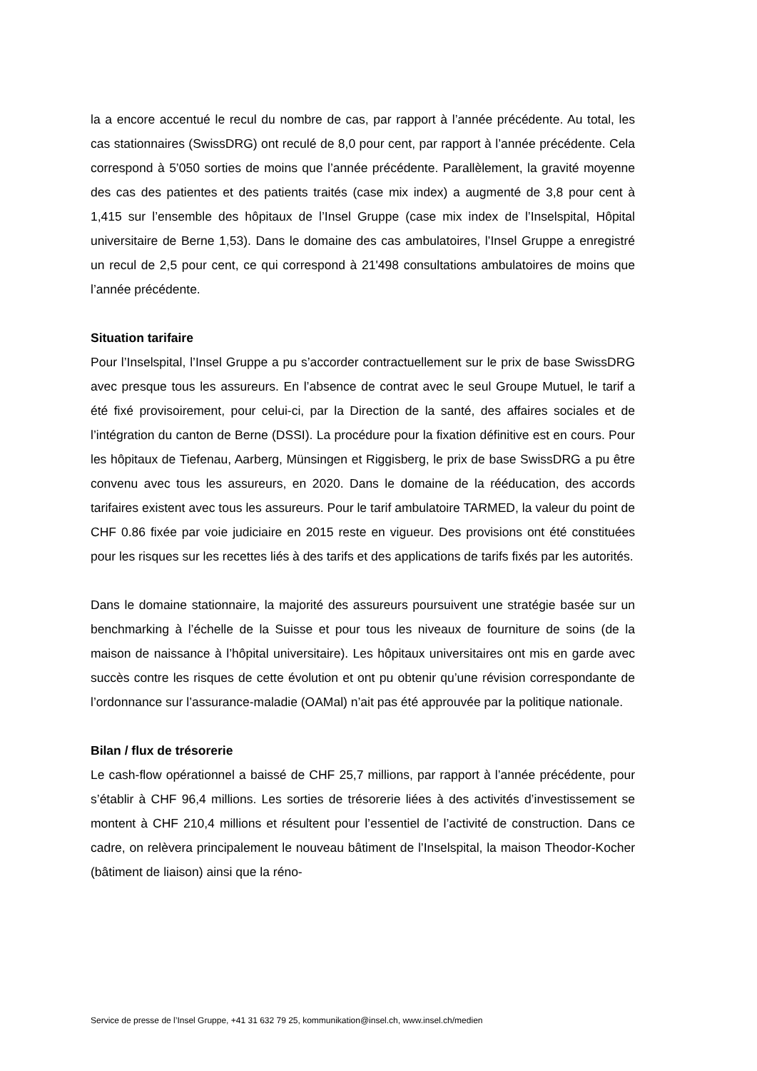la a encore accentué le recul du nombre de cas, par rapport à l’année précédente. Au total, les cas stationnaires (SwissDRG) ont reculé de 8,0 pour cent, par rapport à l’année précédente. Cela correspond à 5’050 sorties de moins que l’année précédente. Parallèlement, la gravité moyenne des cas des patientes et des patients traités (case mix index) a augmenté de 3,8 pour cent à 1,415 sur l’ensemble des hôpitaux de l’Insel Gruppe (case mix index de l’Inselspital, Hôpital universitaire de Berne 1,53). Dans le domaine des cas ambulatoires, l’Insel Gruppe a enregistré un recul de 2,5 pour cent, ce qui correspond à 21'498 consultations ambulatoires de moins que l’année précé­dente.
Situation tarifaire
Pour l’Inselspital, l’Insel Gruppe a pu s’accorder contractuellement sur le prix de base SwissDRG avec presque tous les assureurs. En l’absence de contrat avec le seul Groupe Mutuel, le tarif a été fixé provisoirement, pour celui-ci, par la Direction de la santé, des affaires sociales et de l’intégration du canton de Berne (DSSI). La procé­dure pour la fixation définitive est en cours. Pour les hôpitaux de Tiefenau, Aarberg, Münsingen et Riggisberg, le prix de base SwissDRG a pu être convenu avec tous les assureurs, en 2020. Dans le domaine de la rééducation, des accords tarifaires existent avec tous les assureurs. Pour le tarif ambulatoire TARMED, la valeur du point de CHF 0.86 fixée par voie judiciaire en 2015 reste en vigueur. Des provisions ont été consti­tuées pour les risques sur les recettes liés à des tarifs et des applications de tarifs fixés par les autorités.
Dans le domaine stationnaire, la majorité des assureurs poursuivent une stratégie ba­sée sur un benchmarking à l’échelle de la Suisse et pour tous les niveaux de fourniture de soins (de la maison de naissance à l’hôpital universitaire). Les hôpitaux universi­taires ont mis en garde avec succès contre les risques de cette évolution et ont pu ob­tenir qu’une révision correspondante de l’ordonnance sur l’assurance-maladie (OAMal) n’ait pas été approuvée par la politique nationale.
Bilan / flux de trésorerie
Le cash-flow opérationnel a baissé de CHF 25,7 millions, par rapport à l’année précé­dente, pour s’établir à CHF 96,4 millions. Les sorties de trésorerie liées à des activités d’investissement se montent à CHF 210,4 millions et résultent pour l’essentiel de l’activité de construction. Dans ce cadre, on relèvera principalement le nouveau bâti­ment de l’Inselspital, la maison Theodor-Kocher (bâtiment de liaison) ainsi que la réno-
Service de presse de l’Insel Gruppe, +41 31 632 79 25, kommunikation@insel.ch, www.insel.ch/medien